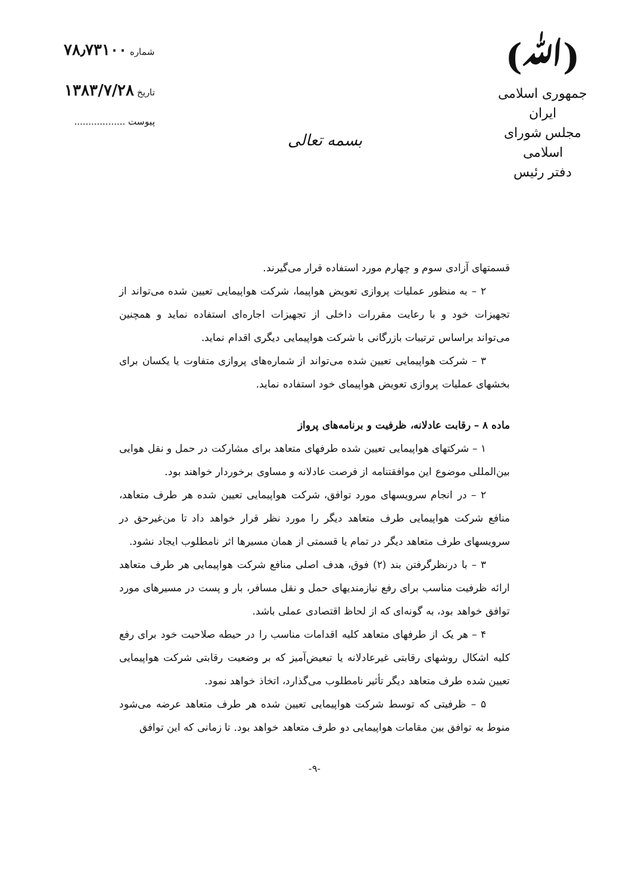(ﷲ)
جمهوری اسلامی ایران
مجلس شورای اسلامی
دفتر رئیس
بسمه تعالی
شماره ۷۸٫۷۳۱۰۰
تاریخ ۱۳۸۳/۷/۲۸
پیوست ..................
قسمتهای آزادی سوم و چهارم مورد استفاده قرار می‌گیرند.
۲ – به منظور عملیات پروازی تعویض هواپیما، شرکت هواپیمایی تعیین شده می‌تواند از تجهیزات خود و با رعایت مقررات داخلی از تجهیزات اجاره‌ای استفاده نماید و همچنین می‌تواند براساس ترتیبات بازرگانی با شرکت هواپیمایی دیگری اقدام نماید.
۳ – شرکت هواپیمایی تعیین شده می‌تواند از شماره‌های پروازی متفاوت یا یکسان برای بخشهای عملیات پروازی تعویض هواپیمای خود استفاده نماید.
ماده ۸ – رقابت عادلانه، ظرفیت و برنامه‌های پرواز
۱ – شرکتهای هواپیمایی تعیین شده طرفهای متعاهد برای مشارکت در حمل و نقل هوایی بین‌المللی موضوع این موافقتنامه از فرصت عادلانه و مساوی برخوردار خواهند بود.
۲ – در انجام سرویسهای مورد توافق، شرکت هواپیمایی تعیین شده هر طرف متعاهد، منافع شرکت هواپیمایی طرف متعاهد دیگر را مورد نظر قرار خواهد داد تا من‌غیرحق در سرویسهای طرف متعاهد دیگر در تمام یا قسمتی از همان مسیرها اثر نامطلوب ایجاد نشود.
۳ – با درنظرگرفتن بند (۲) فوق، هدف اصلی منافع شرکت هواپیمایی هر طرف متعاهد ارائه ظرفیت مناسب برای رفع نیازمندیهای حمل و نقل مسافر، بار و پست در مسیرهای مورد توافق خواهد بود، به گونه‌ای که از لحاظ اقتصادی عملی باشد.
۴ – هر یک از طرفهای متعاهد کلیه اقدامات مناسب را در حیطه صلاحیت خود برای رفع کلیه اشکال روشهای رقابتی غیرعادلانه یا تبعیض‌آمیز که بر وضعیت رقابتی شرکت هواپیمایی تعیین شده طرف متعاهد دیگر تأثیر نامطلوب می‌گذارد، اتخاذ خواهد نمود.
۵ – ظرفیتی که توسط شرکت هواپیمایی تعیین شده هر طرف متعاهد عرضه می‌شود منوط به توافق بین مقامات هواپیمایی دو طرف متعاهد خواهد بود. تا زمانی که این توافق
-۹-